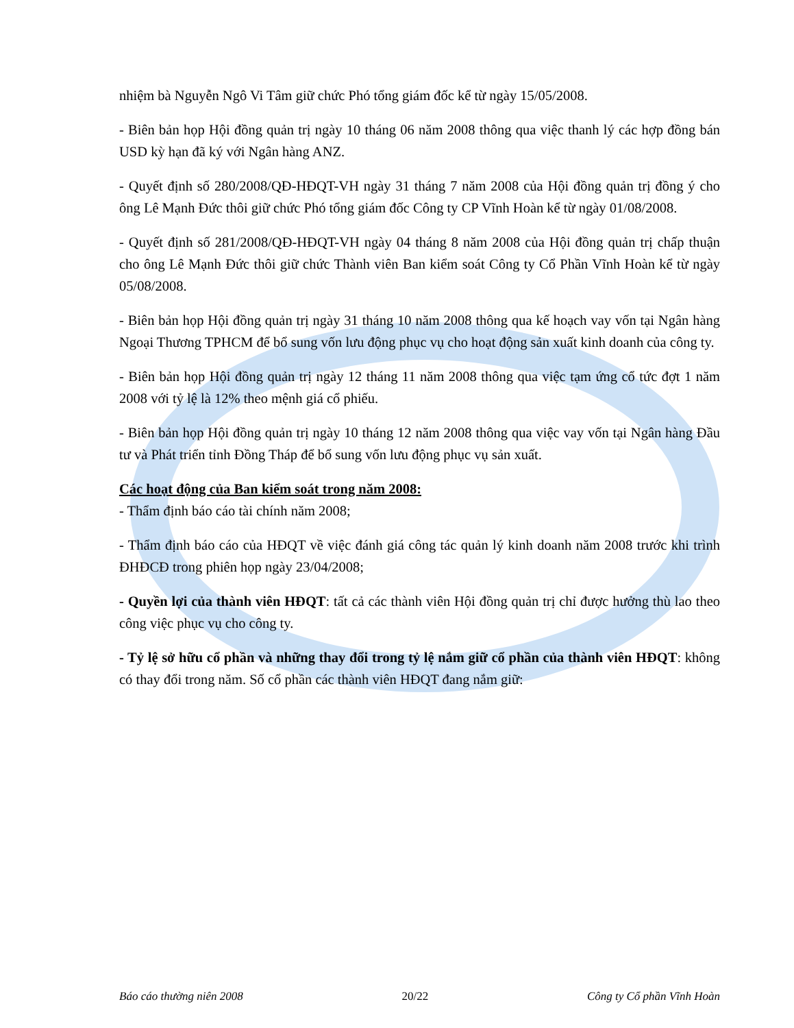nhiệm bà Nguyễn Ngô Vi Tâm giữ chức Phó tổng giám đốc kể từ ngày 15/05/2008.
- Biên bản họp Hội đồng quản trị ngày 10 tháng 06 năm 2008 thông qua việc thanh lý các hợp đồng bán USD kỳ hạn đã ký với Ngân hàng ANZ.
- Quyết định số 280/2008/QĐ-HĐQT-VH ngày 31 tháng 7 năm 2008 của Hội đồng quản trị đồng ý cho ông Lê Mạnh Đức thôi giữ chức Phó tổng giám đốc Công ty CP Vĩnh Hoàn kể từ ngày 01/08/2008.
- Quyết định số 281/2008/QĐ-HĐQT-VH ngày 04 tháng 8 năm 2008 của Hội đồng quản trị chấp thuận cho ông Lê Mạnh Đức thôi giữ chức Thành viên Ban kiểm soát Công ty Cổ Phần Vĩnh Hoàn kể từ ngày 05/08/2008.
- Biên bản họp Hội đồng quản trị ngày 31 tháng 10 năm 2008 thông qua kế hoạch vay vốn tại Ngân hàng Ngoại Thương TPHCM để bổ sung vốn lưu động phục vụ cho hoạt động sản xuất kinh doanh của công ty.
- Biên bản họp Hội đồng quản trị ngày 12 tháng 11 năm 2008 thông qua việc tạm ứng cổ tức đợt 1 năm 2008 với tỷ lệ là 12% theo mệnh giá cổ phiếu.
- Biên bản họp Hội đồng quản trị ngày 10 tháng 12 năm 2008 thông qua việc vay vốn tại Ngân hàng Đầu tư và Phát triển tỉnh Đồng Tháp để bổ sung vốn lưu động phục vụ sản xuất.
Các hoạt động của Ban kiểm soát trong năm 2008:
- Thẩm định báo cáo tài chính năm 2008;
- Thẩm định báo cáo của HĐQT về việc đánh giá công tác quản lý kinh doanh năm 2008 trước khi trình ĐHĐCĐ trong phiên họp ngày 23/04/2008;
- Quyền lợi của thành viên HĐQT: tất cả các thành viên Hội đồng quản trị chỉ được hưởng thù lao theo công việc phục vụ cho công ty.
- Tỷ lệ sở hữu cổ phần và những thay đổi trong tỷ lệ nắm giữ cổ phần của thành viên HĐQT: không có thay đổi trong năm. Số cổ phần các thành viên HĐQT đang nắm giữ:
Báo cáo thường niên 2008 20/22 Công ty Cổ phần Vĩnh Hoàn